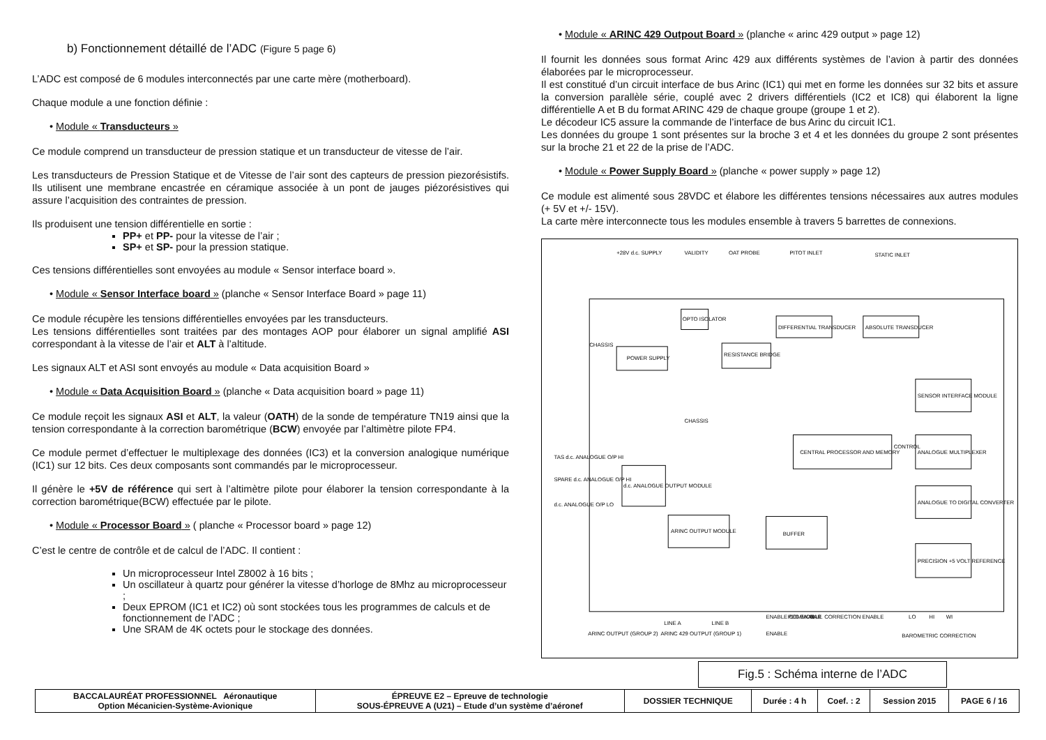b) Fonctionnement détaillé de l’ADC (Figure 5 page 6)
L’ADC est composé de 6 modules interconnectés par une carte mère (motherboard).
Chaque module a une fonction définie :
• Module « Transducteurs »
Ce module comprend un transducteur de pression statique et un transducteur de vitesse de l’air.
Les transducteurs de Pression Statique et de Vitesse de l’air sont des capteurs de pression piezorésistifs. Ils utilisent une membrane encastrée en céramique associée à un pont de jauges piézorésistives qui assure l’acquisition des contraintes de pression.
Ils produisent une tension différentielle en sortie :
PP+ et PP- pour la vitesse de l’air ;
SP+ et SP- pour la pression statique.
Ces tensions différentielles sont envoyées au module « Sensor interface board ».
• Module « Sensor Interface board » (planche « Sensor Interface Board » page 11)
Ce module récupère les tensions différentielles envoyées par les transducteurs.
Les tensions différentielles sont traitées par des montages AOP pour élaborer un signal amplifié ASI correspondant à la vitesse de l’air et ALT à l’altitude.
Les signaux ALT et ASI sont envoyés au module « Data acquisition Board »
• Module « Data Acquisition Board » (planche « Data acquisition board » page 11)
Ce module reçoit les signaux ASI et ALT, la valeur (OATH) de la sonde de température TN19 ainsi que la tension correspondante à la correction barométrique (BCW) envoyée par l’altimètre pilote FP4.
Ce module permet d’effectuer le multiplexage des données (IC3) et la conversion analogique numérique (IC1) sur 12 bits. Ces deux composants sont commandés par le microprocesseur.
Il génère le +5V de référence qui sert à l’altimètre pilote pour élaborer la tension correspondante à la correction barométrique(BCW) effectuée par le pilote.
• Module « Processor Board » ( planche « Processor board » page 12)
C’est le centre de contrôle et de calcul de l’ADC. Il contient :
Un microprocesseur Intel Z8002 à 16 bits ;
Un oscillateur à quartz pour générer la vitesse d’horloge de 8Mhz au microprocesseur ;
Deux EPROM (IC1 et IC2) où sont stockées tous les programmes de calculs et de fonctionnement de l’ADC ;
Une SRAM de 4K octets pour le stockage des données.
• Module « ARINC 429 Outpout Board » (planche « arinc 429 output » page 12)
Il fournit les données sous format Arinc 429 aux différents systèmes de l’avion à partir des données élaborées par le microprocesseur.
Il est constitué d’un circuit interface de bus Arinc (IC1) qui met en forme les données sur 32 bits et assure la conversion parallèle série, couplé avec 2 drivers différentiels (IC2 et IC8) qui élaborent la ligne différentielle A et B du format ARINC 429 de chaque groupe (groupe 1 et 2).
Le décodeur IC5 assure la commande de l’interface de bus Arinc du circuit IC1.
Les données du groupe 1 sont présentes sur la broche 3 et 4 et les données du groupe 2 sont présentes sur la broche 21 et 22 de la prise de l’ADC.
• Module « Power Supply Board » (planche « power supply » page 12)
Ce module est alimenté sous 28VDC et élabore les différentes tensions nécessaires aux autres modules (+ 5V et +/- 15V).
La carte mère interconnecte tous les modules ensemble à travers 5 barrettes de connexions.
+28V d.c. SUPPLY
VALIDITY
OAT PROBE
PITOT INLET
STATIC INLET
POWER SUPPLY
OPTO ISOLATOR
RESISTANCE BRIDGE
DIFFERENTIAL TRANSDUCER
ABSOLUTE TRANSDUCER
SENSOR INTERFACE MODULE
CENTRAL PROCESSOR AND MEMORY
CONTROL
ANALOGUE MULTIPLEXER
d.c. ANALOGUE OUTPUT MODULE
ANALOGUE TO DIGITAL CONVERTER
ARINC OUTPUT MODULE
BUFFER
PRECISION +5 VOLT REFERENCE
TAS d.c. ANALOGUE O/P HI
SPARE d.c. ANALOGUE O/P HI
d.c. ANALOGUE O/P LO
ARINC OUTPUT (GROUP 2)
ARINC 429 OUTPUT (GROUP 1)
ENABLE
BAROMETRIC CORRECTION
ENABLE COMMON
PEC ENABLE
BAR. CORRECTION ENABLE
LO
HI
WI
LINE A
LINE B
CHASSIS
CHASSIS
Fig.5 : Schéma interne de l’ADC
| BACCALAURÉAT PROFESSIONNEL Aéronautique Option Mécanicien-Système-Avionique | ÉPREUVE E2 – Epreuve de technologie SOUS-ÉPREUVE A (U21) – Etude d’un système d’aéronef | DOSSIER TECHNIQUE | Durée : 4 h | Coef. : 2 | Session 2015 | PAGE 6 / 16 |